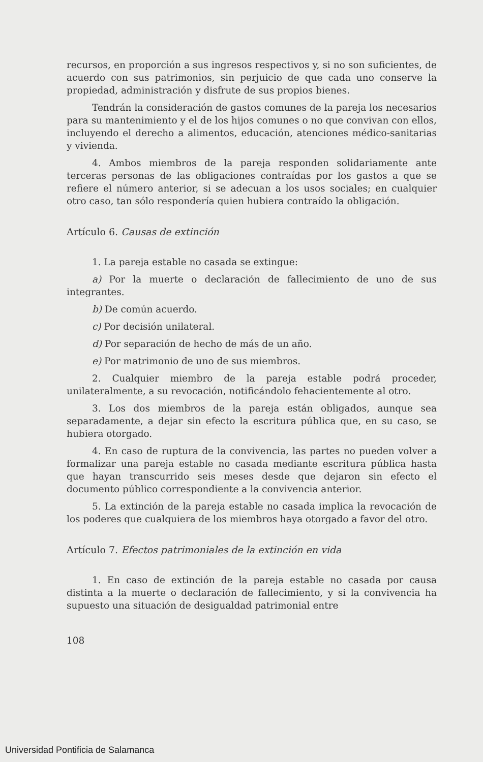recursos, en proporción a sus ingresos respectivos y, si no son suficientes, de acuerdo con sus patrimonios, sin perjuicio de que cada uno conserve la propiedad, administración y disfrute de sus propios bienes.
Tendrán la consideración de gastos comunes de la pareja los necesarios para su mantenimiento y el de los hijos comunes o no que convivan con ellos, incluyendo el derecho a alimentos, educación, atenciones médico-sanitarias y vivienda.
4. Ambos miembros de la pareja responden solidariamente ante terceras personas de las obligaciones contraídas por los gastos a que se refiere el número anterior, si se adecuan a los usos sociales; en cualquier otro caso, tan sólo respondería quien hubiera contraído la obligación.
Artículo 6. Causas de extinción
1. La pareja estable no casada se extingue:
a) Por la muerte o declaración de fallecimiento de uno de sus integrantes.
b) De común acuerdo.
c) Por decisión unilateral.
d) Por separación de hecho de más de un año.
e) Por matrimonio de uno de sus miembros.
2. Cualquier miembro de la pareja estable podrá proceder, unilateralmente, a su revocación, notificándolo fehacientemente al otro.
3. Los dos miembros de la pareja están obligados, aunque sea separadamente, a dejar sin efecto la escritura pública que, en su caso, se hubiera otorgado.
4. En caso de ruptura de la convivencia, las partes no pueden volver a formalizar una pareja estable no casada mediante escritura pública hasta que hayan transcurrido seis meses desde que dejaron sin efecto el documento público correspondiente a la convivencia anterior.
5. La extinción de la pareja estable no casada implica la revocación de los poderes que cualquiera de los miembros haya otorgado a favor del otro.
Artículo 7. Efectos patrimoniales de la extinción en vida
1. En caso de extinción de la pareja estable no casada por causa distinta a la muerte o declaración de fallecimiento, y si la convivencia ha supuesto una situación de desigualdad patrimonial entre
108
Universidad Pontificia de Salamanca